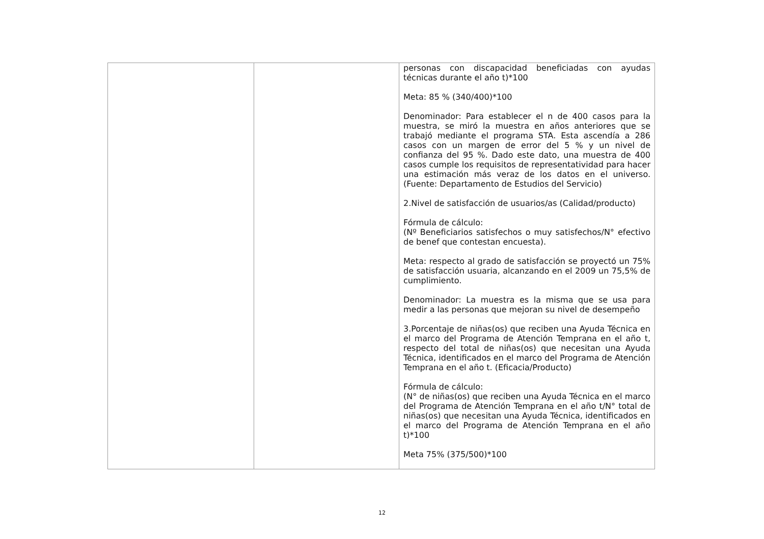| | | personas con discapacidad beneficiadas con ayudas técnicas durante el año t)*100 Meta: 85 % (340/400)*100 Denominador: Para establecer el n de 400 casos para la muestra, se miró la muestra en años anteriores que se trabajó mediante el programa STA. Esta ascendía a 286 casos con un margen de error del 5 % y un nivel de confianza del 95 %. Dado este dato, una muestra de 400 casos cumple los requisitos de representatividad para hacer una estimación más veraz de los datos en el universo. (Fuente: Departamento de Estudios del Servicio) 2.Nivel de satisfacción de usuarios/as (Calidad/producto) Fórmula de cálculo: (Nº Beneficiarios satisfechos o muy satisfechos/N° efectivo de benef que contestan encuesta). Meta: respecto al grado de satisfacción se proyectó un 75% de satisfacción usuaria, alcanzando en el 2009 un 75,5% de cumplimiento. Denominador: La muestra es la misma que se usa para medir a las personas que mejoran su nivel de desempeño 3.Porcentaje de niñas(os) que reciben una Ayuda Técnica en el marco del Programa de Atención Temprana en el año t, respecto del total de niñas(os) que necesitan una Ayuda Técnica, identificados en el marco del Programa de Atención Temprana en el año t. (Eficacia/Producto) Fórmula de cálculo: (N° de niñas(os) que reciben una Ayuda Técnica en el marco del Programa de Atención Temprana en el año t/N° total de niñas(os) que necesitan una Ayuda Técnica, identificados en el marco del Programa de Atención Temprana en el año t)*100 Meta 75% (375/500)*100 |
12